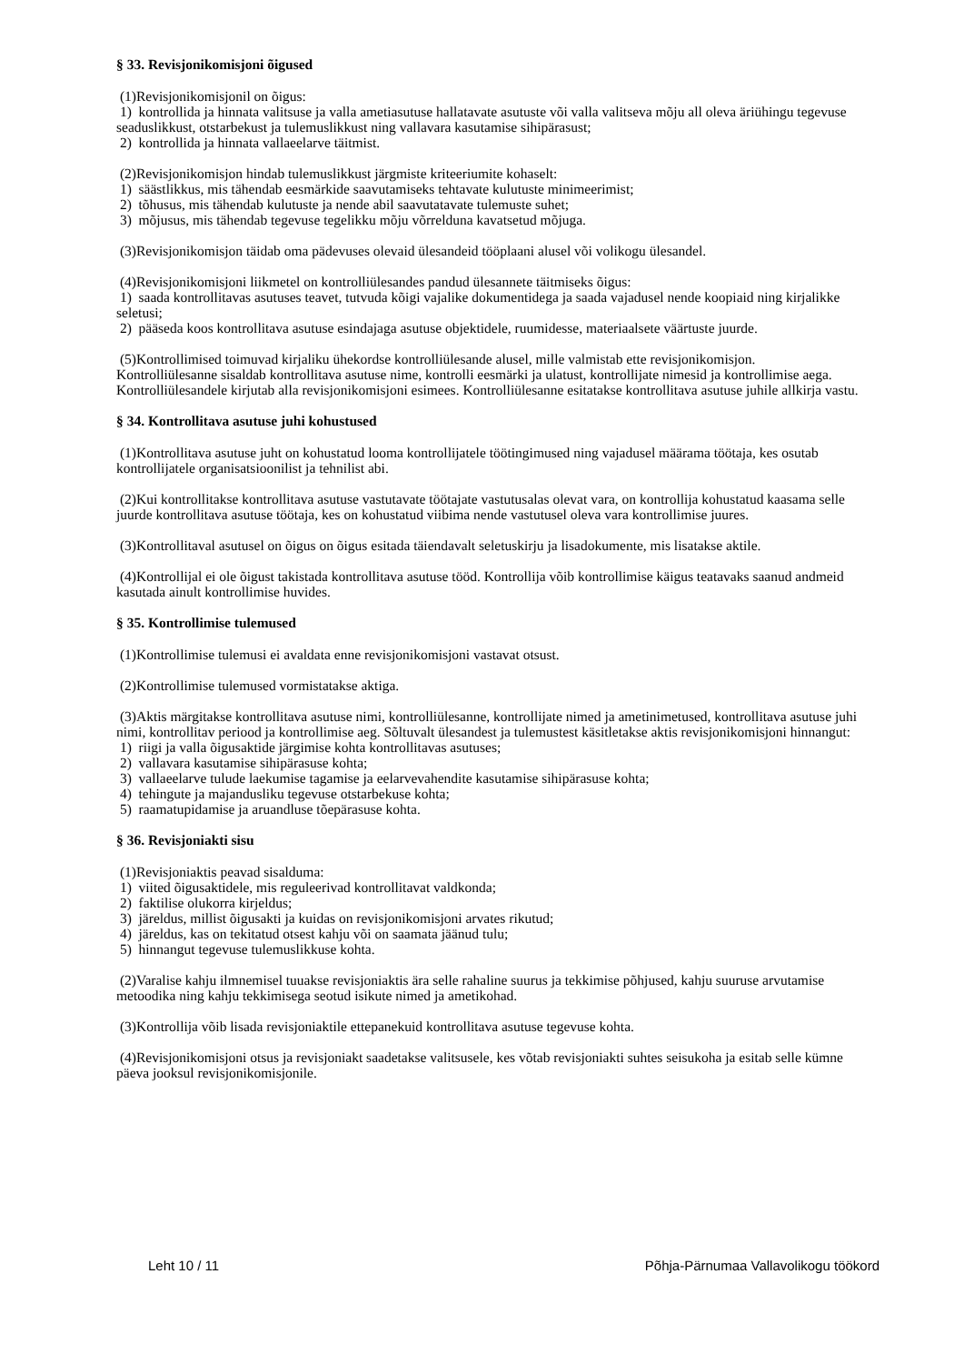§ 33. Revisjonikomisjoni õigused
(1)Revisjonikomisjonil on õigus:
1) kontrollida ja hinnata valitsuse ja valla ametiasutuse hallatavate asutuste või valla valitseva mõju all oleva äriühingu tegevuse seaduslikkust, otstarbekust ja tulemuslikkust ning vallavara kasutamise sihipärasust;
2) kontrollida ja hinnata vallaeelarve täitmist.
(2)Revisjonikomisjon hindab tulemuslikkust järgmiste kriteeriumite kohaselt:
1) säästlikkus, mis tähendab eesmärkide saavutamiseks tehtavate kulutuste minimeerimist;
2) tõhusus, mis tähendab kulutuste ja nende abil saavutatavate tulemuste suhet;
3) mõjusus, mis tähendab tegevuse tegelikku mõju võrrelduna kavatsetud mõjuga.
(3)Revisjonikomisjon täidab oma pädevuses olevaid ülesandeid tööplaani alusel või volikogu ülesandel.
(4)Revisjonikomisjoni liikmetel on kontrolliülesandes pandud ülesannete täitmiseks õigus:
1) saada kontrollitavas asutuses teavet, tutvuda kõigi vajalike dokumentidega ja saada vajadusel nende koopiaid ning kirjalikke seletusi;
2) pääseda koos kontrollitava asutuse esindajaga asutuse objektidele, ruumidesse, materiaalsete väärtuste juurde.
(5)Kontrollimised toimuvad kirjaliku ühekordse kontrolliülesande alusel, mille valmistab ette revisjonikomisjon.
Kontrolliülesanne sisaldab kontrollitava asutuse nime, kontrolli eesmärki ja ulatust, kontrollijate nimesid ja kontrollimise aega. Kontrolliülesandele kirjutab alla revisjonikomisjoni esimees. Kontrolliülesanne esitatakse kontrollitava asutuse juhile allkirja vastu.
§ 34. Kontrollitava asutuse juhi kohustused
(1)Kontrollitava asutuse juht on kohustatud looma kontrollijatele töötingimused ning vajadusel määrama töötaja, kes osutab kontrollijatele organisatsioonilist ja tehnilist abi.
(2)Kui kontrollitakse kontrollitava asutuse vastutavate töötajate vastutusalas olevat vara, on kontrollija kohustatud kaasama selle juurde kontrollitava asutuse töötaja, kes on kohustatud viibima nende vastutusel oleva vara kontrollimise juures.
(3)Kontrollitaval asutusel on õigus on õigus esitada täiendavalt seletuskirju ja lisadokumente, mis lisatakse aktile.
(4)Kontrollijal ei ole õigust takistada kontrollitava asutuse tööd. Kontrollija võib kontrollimise käigus teatavaks saanud andmeid kasutada ainult kontrollimise huvides.
§ 35. Kontrollimise tulemused
(1)Kontrollimise tulemusi ei avaldata enne revisjonikomisjoni vastavat otsust.
(2)Kontrollimise tulemused vormistatakse aktiga.
(3)Aktis märgitakse kontrollitava asutuse nimi, kontrolliülesanne, kontrollijate nimed ja ametinimetused, kontrollitava asutuse juhi nimi, kontrollitav periood ja kontrollimise aeg. Sõltuvalt ülesandest ja tulemustest käsitletakse aktis revisjonikomisjoni hinnangut:
1) riigi ja valla õigusaktide järgimise kohta kontrollitavas asutuses;
2) vallavara kasutamise sihipärasuse kohta;
3) vallaeelarve tulude laekumise tagamise ja eelarvevahendite kasutamise sihipärasuse kohta;
4) tehingute ja majandusliku tegevuse otstarbekuse kohta;
5) raamatupidamise ja aruandluse tõepärasuse kohta.
§ 36. Revisjoniakti sisu
(1)Revisjoniaktis peavad sisalduma:
1) viited õigusaktidele, mis reguleerivad kontrollitavat valdkonda;
2) faktilise olukorra kirjeldus;
3) järeldus, millist õigusakti ja kuidas on revisjonikomisjoni arvates rikutud;
4) järeldus, kas on tekitatud otsest kahju või on saamata jäänud tulu;
5) hinnangut tegevuse tulemuslikkuse kohta.
(2)Varalise kahju ilmnemisel tuuakse revisjoniaktis ära selle rahaline suurus ja tekkimise põhjused, kahju suuruse arvutamise metoodika ning kahju tekkimisega seotud isikute nimed ja ametikohad.
(3)Kontrollija võib lisada revisjoniaktile ettepanekuid kontrollitava asutuse tegevuse kohta.
(4)Revisjonikomisjoni otsus ja revisjoniakt saadetakse valitsusele, kes võtab revisjoniakti suhtes seisukoha ja esitab selle kümne päeva jooksul revisjonikomisjonile.
Leht 10 / 11 Põhja-Pärnumaa Vallavolikogu töökord